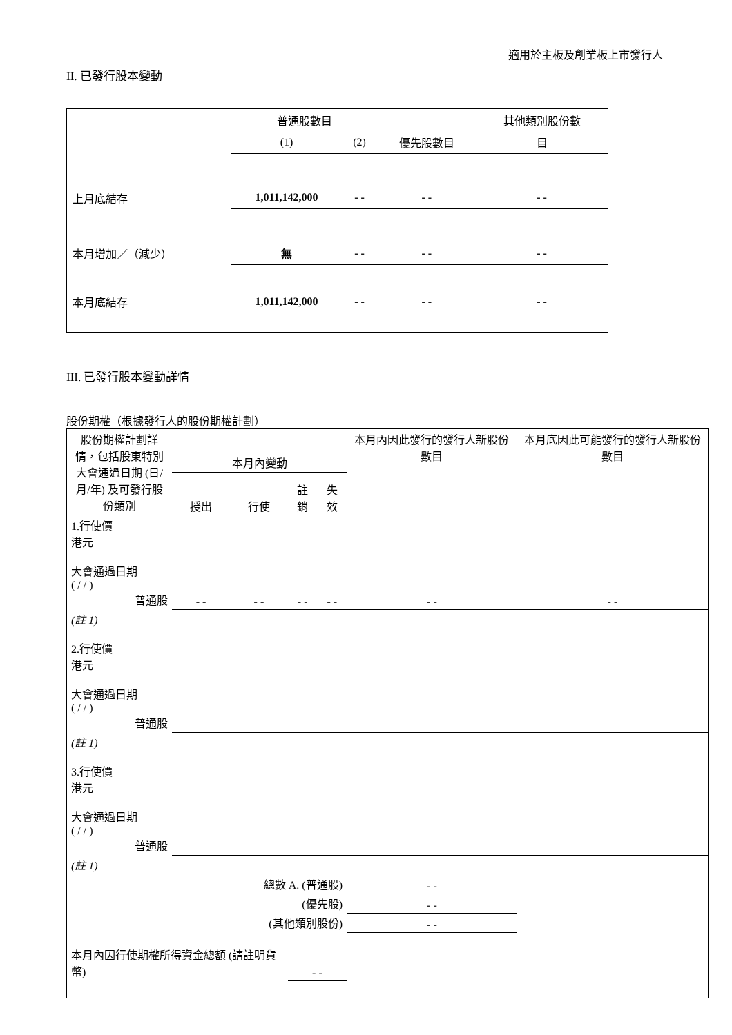適用於主板及創業板上市發行人
II. 已發行股本變動
| | 普通股數目 | | | 其他類別股份數 |
| | (1) | (2) | 優先股數目 | 目 |
| 上月底結存 | 1,011,142,000 | - - | - - | - - |
| 本月增加／（減少） | 無 | - - | - - | - - |
| 本月底結存 | 1,011,142,000 | - - | - - | - - |
III. 已發行股本變動詳情
股份期權（根據發行人的股份期權計劃）
| 股份期權計劃詳情，包括股東特別大會通過日期 (日/月/年) 及可發行股份類別 | 本月內變動 | | | | 本月內因此發行的發行人新股份數目 | 本月底因此可能發行的發行人新股份數目 |
| | 授出 | 行使 | 註銷 | 失效 | | |
| 1.行使價 港元 大會通過日期 ( / / ) 普通股 | - - | - - | - - | - - | - - | - - |
| (註 1) 2.行使價 港元 大會通過日期 ( / / ) 普通股 | | | | | | |
| (註 1) 3.行使價 港元 大會通過日期 ( / / ) 普通股 | | | | | | |
| (註 1) | | | | | | |
| 總數 A. (普通股) | | | | | - - | |
| (優先股) | | | | | - - | |
| (其他類別股份) | | | | | - - | |
| 本月內因行使期權所得資金總額 (請註明貨幣) | | | - - | | | |